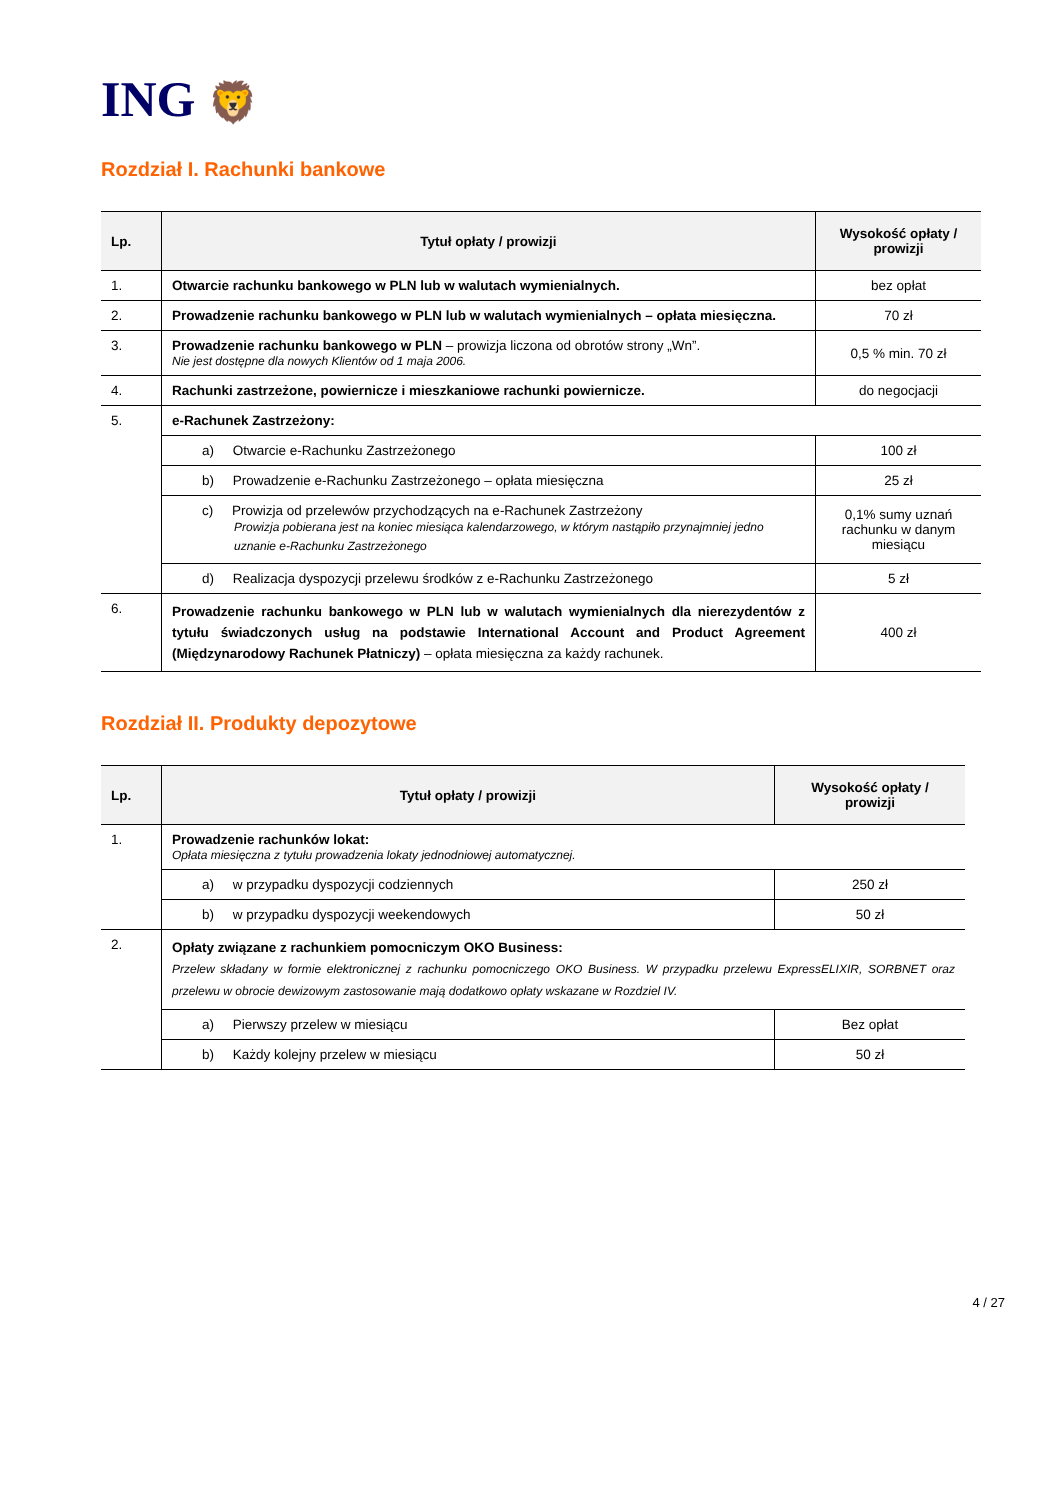ING 🦁
Rozdział I. Rachunki bankowe
| Lp. | Tytuł opłaty / prowizji | Wysokość opłaty / prowizji |
| --- | --- | --- |
| 1. | Otwarcie rachunku bankowego w PLN lub w walutach wymienialnych. | bez opłat |
| 2. | Prowadzenie rachunku bankowego w PLN lub w walutach wymienialnych – opłata miesięczna. | 70 zł |
| 3. | Prowadzenie rachunku bankowego w PLN – prowizja liczona od obrotów strony „Wn”. Nie jest dostępne dla nowych Klientów od 1 maja 2006. | 0,5 % min. 70 zł |
| 4. | Rachunki zastrzeżone, powiernicze i mieszkaniowe rachunki powiernicze. | do negocjacji |
| 5. | e-Rachunek Zastrzeżony: | |
| | a) Otwarcie e-Rachunku Zastrzeżonego | 100 zł |
| | b) Prowadzenie e-Rachunku Zastrzeżonego – opłata miesięczna | 25 zł |
| | c) Prowizja od przelewów przychodzących na e-Rachunek Zastrzeżony Prowizja pobierana jest na koniec miesiąca kalendarzowego, w którym nastąpiło przynajmniej jedno uznanie e-Rachunku Zastrzeżonego | 0,1% sumy uznań rachunku w danym miesiącu |
| | d) Realizacja dyspozycji przelewu środków z e-Rachunku Zastrzeżonego | 5 zł |
| 6. | Prowadzenie rachunku bankowego w PLN lub w walutach wymienialnych dla nierezydentów z tytułu świadczonych usług na podstawie International Account and Product Agreement (Międzynarodowy Rachunek Płatniczy) – opłata miesięczna za każdy rachunek. | 400 zł |
Rozdział II. Produkty depozytowe
| Lp. | Tytuł opłaty / prowizji | Wysokość opłaty / prowizji |
| --- | --- | --- |
| 1. | Prowadzenie rachunków lokat: Opłata miesięczna z tytułu prowadzenia lokaty jednodniowej automatycznej. | |
| | a) w przypadku dyspozycji codziennych | 250 zł |
| | b) w przypadku dyspozycji weekendowych | 50 zł |
| 2. | Opłaty związane z rachunkiem pomocniczym OKO Business: Przelew składany w formie elektronicznej z rachunku pomocniczego OKO Business. W przypadku przelewu ExpressELIXIR, SORBNET oraz przelewu w obrocie dewizowym zastosowanie mają dodatkowo opłaty wskazane w Rozdziel IV. | |
| | a) Pierwszy przelew w miesiącu | Bez opłat |
| | b) Każdy kolejny przelew w miesiącu | 50 zł |
4 / 27